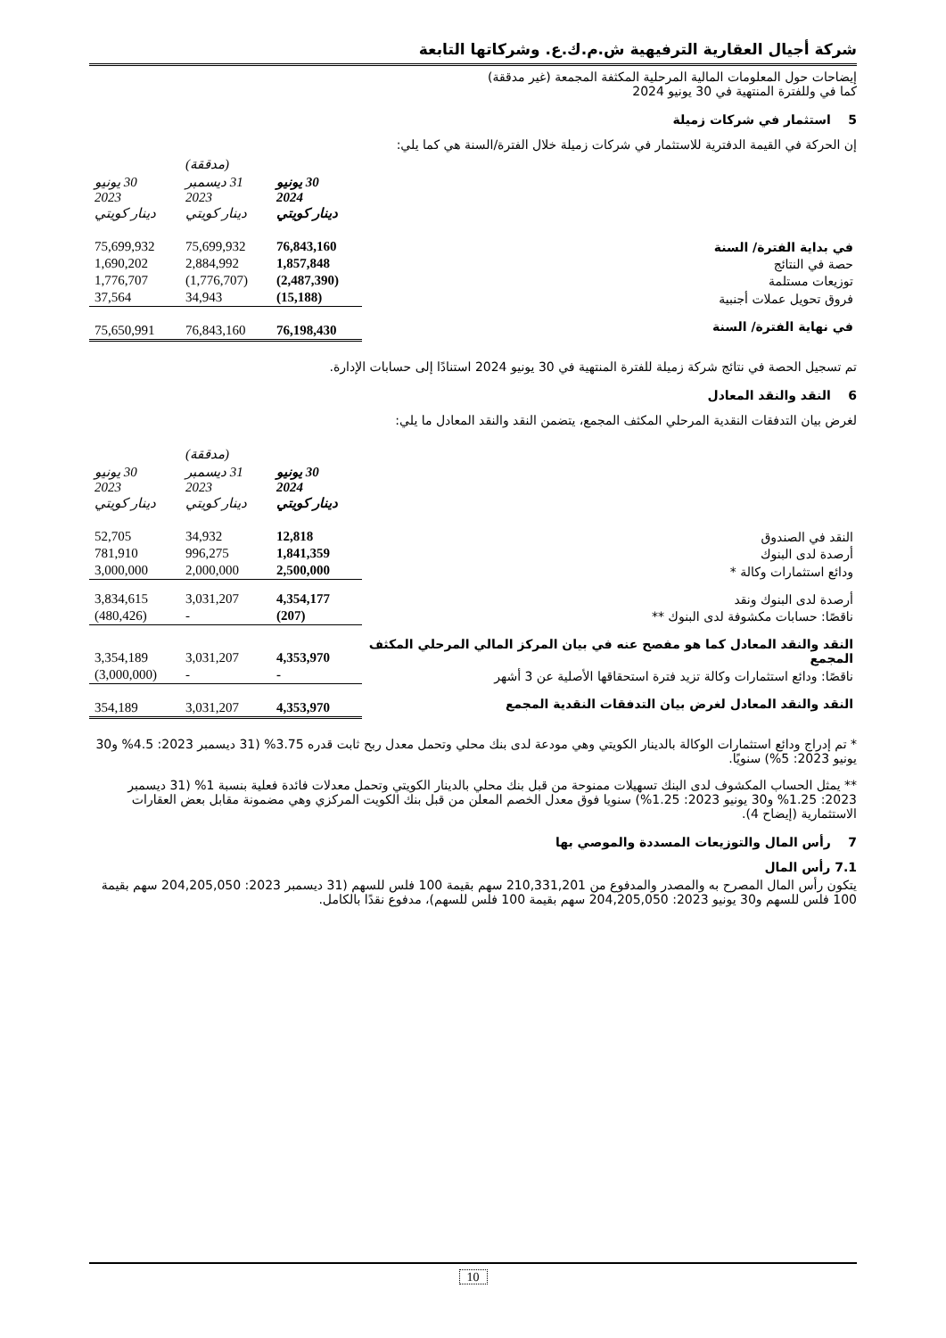شركة أجيال العقارية الترفيهية ش.م.ك.ع. وشركاتها التابعة
إيضاحات حول المعلومات المالية المرحلية المكثفة المجمعة (غير مدققة)
كما في وللفترة المنتهية في 30 يونيو 2024
5 استثمار في شركات زميلة
إن الحركة في القيمة الدفترية للاستثمار في شركات زميلة خلال الفترة/السنة هي كما يلي:
| | | (مدققة) | |
| --- | --- | --- | --- |
| | 30 يونيو 2024 دينار كويتي | 31 ديسمبر 2023 دينار كويتي | 30 يونيو 2023 دينار كويتي |
| في بداية الفترة/ السنة | 76,843,160 | 75,699,932 | 75,699,932 |
| حصة في النتائج | 1,857,848 | 2,884,992 | 1,690,202 |
| توزيعات مستلمة | (2,487,390) | (1,776,707) | 1,776,707 |
| فروق تحويل عملات أجنبية | (15,188) | 34,943 | 37,564 |
| في نهاية الفترة/ السنة | 76,198,430 | 76,843,160 | 75,650,991 |
تم تسجيل الحصة في نتائج شركة زميلة للفترة المنتهية في 30 يونيو 2024 استنادًا إلى حسابات الإدارة.
6 النقد والنقد المعادل
لغرض بيان التدفقات النقدية المرحلي المكثف المجمع، يتضمن النقد والنقد المعادل ما يلي:
| | | (مدققة) | |
| --- | --- | --- | --- |
| | 30 يونيو 2024 دينار كويتي | 31 ديسمبر 2023 دينار كويتي | 30 يونيو 2023 دينار كويتي |
| النقد في الصندوق | 12,818 | 34,932 | 52,705 |
| أرصدة لدى البنوك | 1,841,359 | 996,275 | 781,910 |
| ودائع استثمارات وكالة * | 2,500,000 | 2,000,000 | 3,000,000 |
| أرصدة لدى البنوك ونقد | 4,354,177 | 3,031,207 | 3,834,615 |
| ناقصًا: حسابات مكشوفة لدى البنوك ** | (207) | - | (480,426) |
| النقد والنقد المعادل كما هو مفصح عنه في بيان المركز المالي المرحلي المكثف المجمع | 4,353,970 | 3,031,207 | 3,354,189 |
| ناقصًا: ودائع استثمارات وكالة تزيد فترة استحقاقها الأصلية عن 3 أشهر | - | - | (3,000,000) |
| النقد والنقد المعادل لغرض بيان التدفقات النقدية المجمع | 4,353,970 | 3,031,207 | 354,189 |
* تم إدراج ودائع استثمارات الوكالة بالدينار الكويتي وهي مودعة لدى بنك محلي وتحمل معدل ربح ثابت قدره 3.75% (31 ديسمبر 2023: 4.5% و30 يونيو 2023: 5%) سنويًا.
** يمثل الحساب المكشوف لدى البنك تسهيلات ممنوحة من قبل بنك محلي بالدينار الكويتي وتحمل معدلات فائدة فعلية بنسبة 1% (31 ديسمبر 2023: 1.25% و30 يونيو 2023: 1.25%) سنويا فوق معدل الخصم المعلن من قبل بنك الكويت المركزي وهي مضمونة مقابل بعض العقارات الاستثمارية (إيضاح 4).
7 رأس المال والتوزيعات المسددة والموصي بها
7.1 رأس المال
يتكون رأس المال المصرح به والمصدر والمدفوع من 210,331,201 سهم بقيمة 100 فلس للسهم (31 ديسمبر 2023: 204,205,050 سهم بقيمة 100 فلس للسهم و30 يونيو 2023: 204,205,050 سهم بقيمة 100 فلس للسهم)، مدفوع نقدًا بالكامل.
10